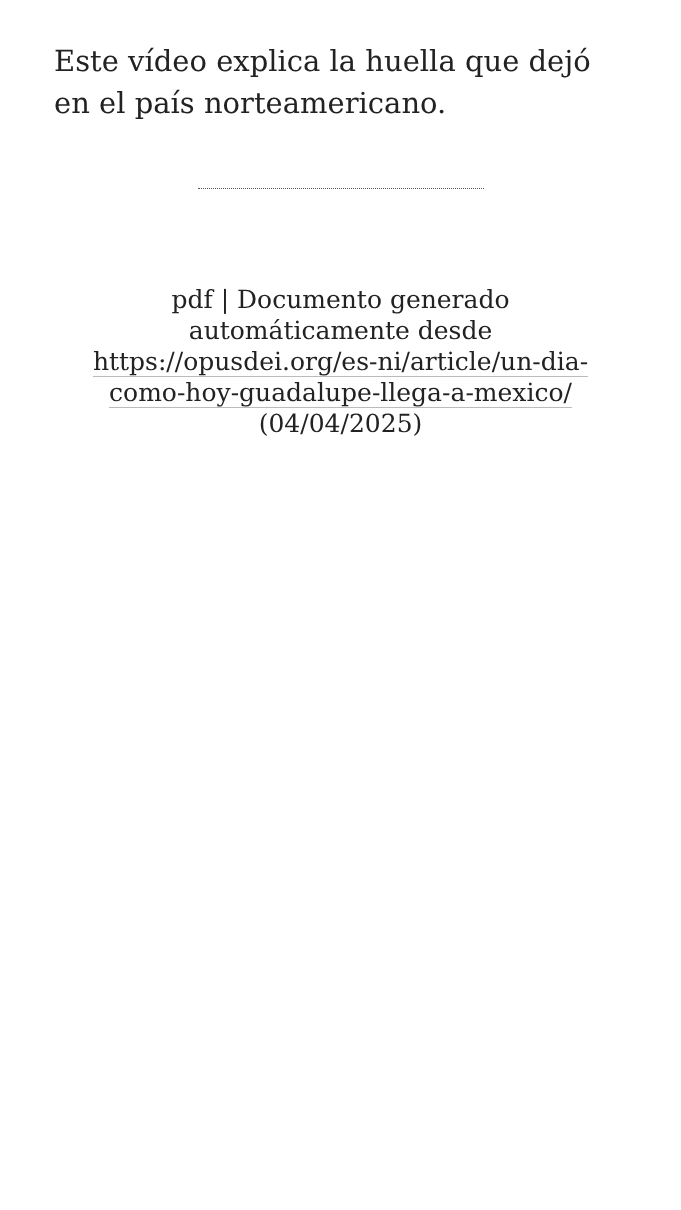Este vídeo explica la huella que dejó en el país norteamericano.
pdf | Documento generado automáticamente desde https://opusdei.org/es-ni/article/un-dia-como-hoy-guadalupe-llega-a-mexico/ (04/04/2025)